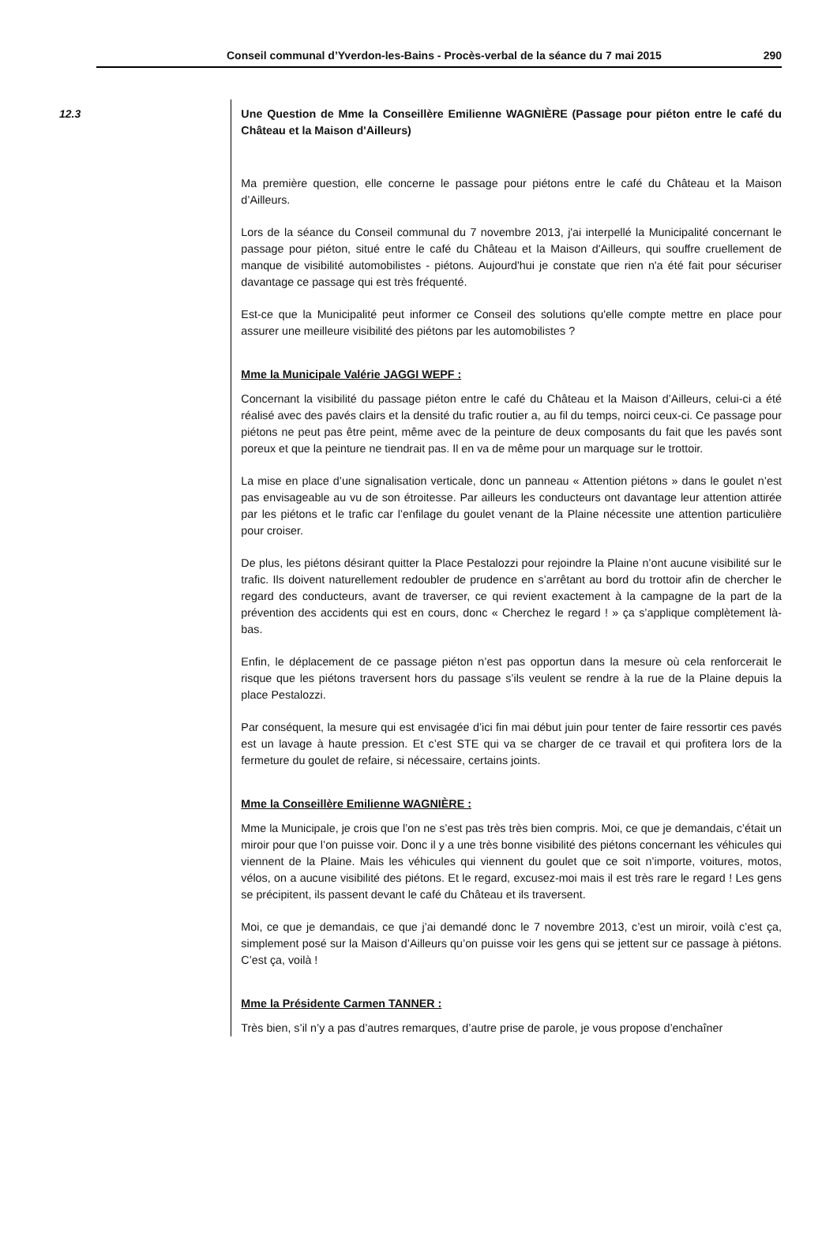Conseil communal d’Yverdon-les-Bains - Procès-verbal de la séance du 7 mai 2015 290
12.3
Une Question de Mme la Conseillère Emilienne WAGNIÈRE (Passage pour piéton entre le café du Château et la Maison d'Ailleurs)
Ma première question, elle concerne le passage pour piétons entre le café du Château et la Maison d’Ailleurs.
Lors de la séance du Conseil communal du 7 novembre 2013, j'ai interpellé la Municipalité concernant le passage pour piéton, situé entre le café du Château et la Maison d'Ailleurs, qui souffre cruellement de manque de visibilité automobilistes - piétons. Aujourd'hui je constate que rien n'a été fait pour sécuriser davantage ce passage qui est très fréquenté.
Est-ce que la Municipalité peut informer ce Conseil des solutions qu'elle compte mettre en place pour assurer une meilleure visibilité des piétons par les automobilistes ?
Mme la Municipale Valérie JAGGI WEPF :
Concernant la visibilité du passage piéton entre le café du Château et la Maison d’Ailleurs, celui-ci a été réalisé avec des pavés clairs et la densité du trafic routier a, au fil du temps, noirci ceux-ci. Ce passage pour piétons ne peut pas être peint, même avec de la peinture de deux composants du fait que les pavés sont poreux et que la peinture ne tiendrait pas. Il en va de même pour un marquage sur le trottoir.
La mise en place d’une signalisation verticale, donc un panneau « Attention piétons » dans le goulet n’est pas envisageable au vu de son étroitesse. Par ailleurs les conducteurs ont davantage leur attention attirée par les piétons et le trafic car l’enfilage du goulet venant de la Plaine nécessite une attention particulière pour croiser.
De plus, les piétons désirant quitter la Place Pestalozzi pour rejoindre la Plaine n’ont aucune visibilité sur le trafic. Ils doivent naturellement redoubler de prudence en s’arrêtant au bord du trottoir afin de chercher le regard des conducteurs, avant de traverser, ce qui revient exactement à la campagne de la part de la prévention des accidents qui est en cours, donc « Cherchez le regard ! » ça s’applique complètement là-bas.
Enfin, le déplacement de ce passage piéton n’est pas opportun dans la mesure où cela renforcerait le risque que les piétons traversent hors du passage s’ils veulent se rendre à la rue de la Plaine depuis la place Pestalozzi.
Par conséquent, la mesure qui est envisagée d’ici fin mai début juin pour tenter de faire ressortir ces pavés est un lavage à haute pression. Et c’est STE qui va se charger de ce travail et qui profitera lors de la fermeture du goulet de refaire, si nécessaire, certains joints.
Mme la Conseillère Emilienne WAGNIÈRE :
Mme la Municipale, je crois que l’on ne s’est pas très très bien compris. Moi, ce que je demandais, c’était un miroir pour que l’on puisse voir. Donc il y a une très bonne visibilité des piétons concernant les véhicules qui viennent de la Plaine. Mais les véhicules qui viennent du goulet que ce soit n’importe, voitures, motos, vélos, on a aucune visibilité des piétons. Et le regard, excusez-moi mais il est très rare le regard ! Les gens se précipitent, ils passent devant le café du Château et ils traversent.
Moi, ce que je demandais, ce que j’ai demandé donc le 7 novembre 2013, c’est un miroir, voilà c’est ça, simplement posé sur la Maison d’Ailleurs qu’on puisse voir les gens qui se jettent sur ce passage à piétons. C’est ça, voilà !
Mme la Présidente Carmen TANNER :
Très bien, s’il n’y a pas d’autres remarques, d’autre prise de parole, je vous propose d’enchaîner